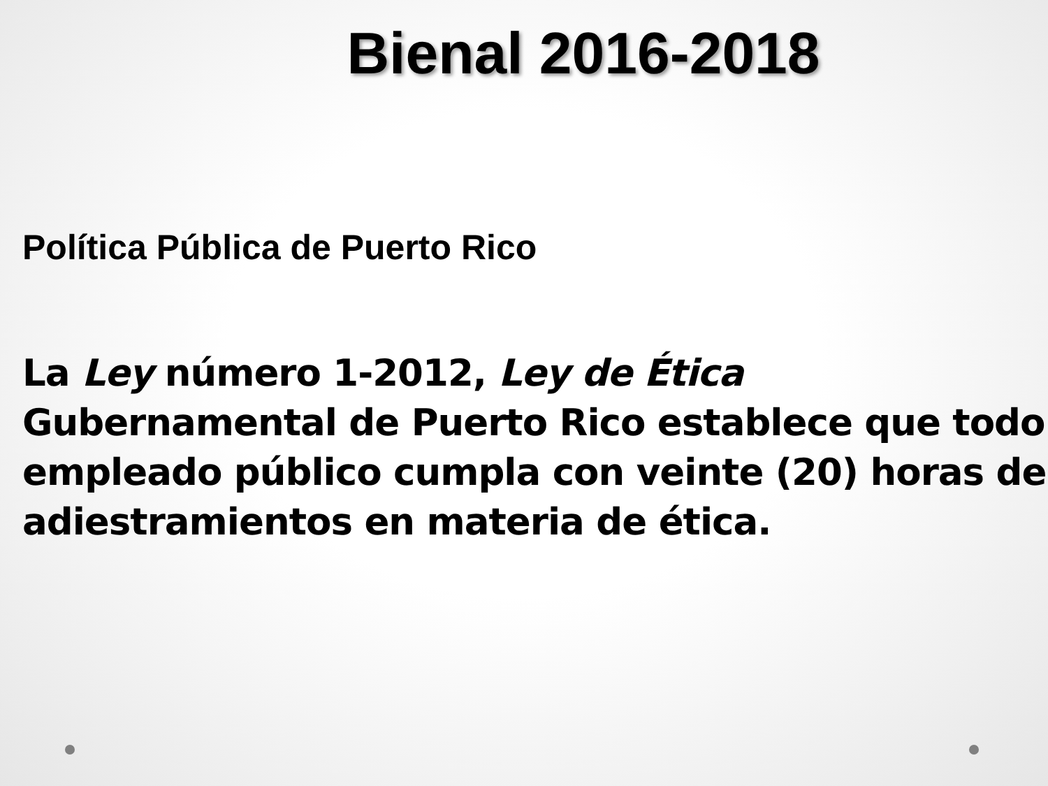Bienal 2016-2018
Política Pública de Puerto Rico
La Ley número 1-2012, Ley de Ética
Gubernamental de Puerto Rico establece que todo empleado público cumpla con veinte (20) horas de adiestramientos en materia de ética.